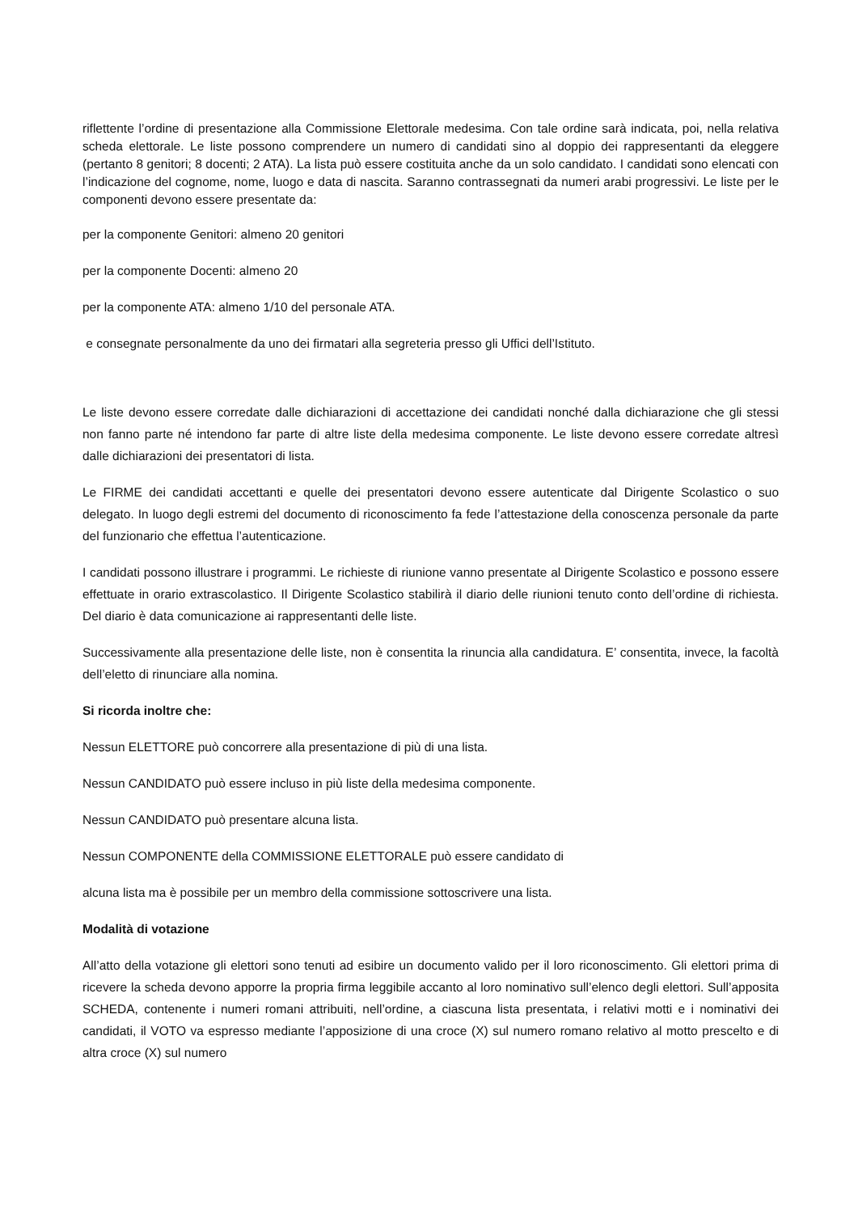riflettente l’ordine di presentazione alla Commissione Elettorale medesima. Con tale ordine sarà indicata, poi, nella relativa scheda elettorale. Le liste possono comprendere un numero di candidati sino al doppio dei rappresentanti da eleggere (pertanto 8 genitori; 8 docenti; 2 ATA). La lista può essere costituita anche da un solo candidato. I candidati sono elencati con l’indicazione del cognome, nome, luogo e data di nascita. Saranno contrassegnati da numeri arabi progressivi. Le liste per le componenti devono essere presentate da:
per la componente Genitori: almeno 20 genitori
per la componente Docenti: almeno 20
per la componente ATA: almeno 1/10 del personale ATA.
e consegnate personalmente da uno dei firmatari alla segreteria presso gli Uffici dell’Istituto.
Le liste devono essere corredate dalle dichiarazioni di accettazione dei candidati nonché dalla dichiarazione che gli stessi non fanno parte né intendono far parte di altre liste della medesima componente. Le liste devono essere corredate altresì dalle dichiarazioni dei presentatori di lista.
Le FIRME dei candidati accettanti e quelle dei presentatori devono essere autenticate dal Dirigente Scolastico o suo delegato. In luogo degli estremi del documento di riconoscimento fa fede l’attestazione della conoscenza personale da parte del funzionario che effettua l’autenticazione.
I candidati possono illustrare i programmi. Le richieste di riunione vanno presentate al Dirigente Scolastico e possono essere effettuate in orario extrascolastico. Il Dirigente Scolastico stabilirà il diario delle riunioni tenuto conto dell’ordine di richiesta. Del diario è data comunicazione ai rappresentanti delle liste.
Successivamente alla presentazione delle liste, non è consentita la rinuncia alla candidatura. E’ consentita, invece, la facoltà dell’eletto di rinunciare alla nomina.
Si ricorda inoltre che:
Nessun ELETTORE può concorrere alla presentazione di più di una lista.
Nessun CANDIDATO può essere incluso in più liste della medesima componente.
Nessun CANDIDATO può presentare alcuna lista.
Nessun COMPONENTE della COMMISSIONE ELETTORALE può essere candidato di
alcuna lista ma è possibile per un membro della commissione sottoscrivere una lista.
Modalità di votazione
All’atto della votazione gli elettori sono tenuti ad esibire un documento valido per il loro riconoscimento. Gli elettori prima di ricevere la scheda devono apporre la propria firma leggibile accanto al loro nominativo sull’elenco degli elettori. Sull’apposita SCHEDA, contenente i numeri romani attribuiti, nell’ordine, a ciascuna lista presentata, i relativi motti e i nominativi dei candidati, il VOTO va espresso mediante l’apposizione di una croce (X) sul numero romano relativo al motto prescelto e di altra croce (X) sul numero